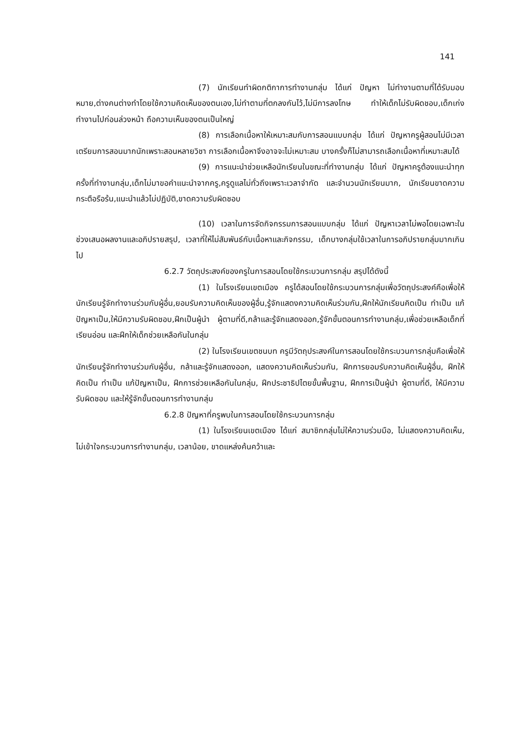141
(7) นักเรียนทำผิดกติกาการทำงานกลุ่ม ได้แก่ ปัญหา ไม่ทำงานตามที่ได้รับมอบหมาย,ต่างคนต่างทำโดยใช้ความคิดเห็นของตนเอง,ไม่ทำตามที่ตกลงกันไว้,ไม่มีการลงโทษ ทำให้เด็กไม่รับผิดชอบ,เด็กเก่งทำงานไปก่อนล่วงหน้า ถือความเห็นของตนเป็นใหญ่
(8) การเลือกเนื้อหาให้เหมาะสมกับการสอนแบบกลุ่ม ได้แก่ ปัญหาครูผู้สอนไม่มีเวลาเตรียมการสอนมากนักเพราะสอนหลายวิชา การเลือกเนื้อหาจึงอาจจะไม่เหมาะสม บางครั้งก็ไม่สามารถเลือกเนื้อหาที่เหมาะสมได้
(9) การแนะนำช่วยเหลือนักเรียนในขณะที่ทำงานกลุ่ม ได้แก่ ปัญหาครูต้องแนะนำทุกครั้งที่ทำงานกลุ่ม,เด็กไม่มาขอคำแนะนำจากครู,ครูดูแลไม่ทั่วถึงเพราะเวลาจำกัด และจำนวนนักเรียนมาก, นักเรียนขาดความกระตือรือร้น,แนะนำแล้วไม่ปฏิบัติ,ขาดความรับผิดชอบ
(10) เวลาในการจัดกิจกรรมการสอนแบบกลุ่ม ได้แก่ ปัญหาเวลาไม่พอโดยเฉพาะในช่วงเสนอผลงานและอภิปรายสรุป, เวลาที่ให้ไม่สัมพันธ์กับเนื้อหาและกิจกรรม, เด็กบางกลุ่มใช้เวลาในการอภิปรายกลุ่มมากเกินไป
6.2.7 วัตถุประสงค์ของครูในการสอนโดยใช้กระบวนการกลุ่ม สรุปได้ดังนี้
(1) ในโรงเรียนเขตเมือง ครูได้สอนโดยใช้กระบวนการกลุ่มเพื่อวัตถุประสงค์คือเพื่อให้นักเรียนรู้จักทำงานร่วมกับผู้อื่น,ยอมรับความคิดเห็นของผู้อื่น,รู้จักแสดงความคิดเห็นร่วมกัน,ฝึกให้นักเรียนคิดเป็น ทำเป็น แก้ปัญหาเป็น,ให้มีความรับผิดชอบ,ฝึกเป็นผู้นำ ผู้ตามที่ดี,กล้าและรู้จักแสดงออก,รู้จักขั้นตอนการทำงานกลุ่ม,เพื่อช่วยเหลือเด็กที่เรียนอ่อน และฝึกให้เด็กช่วยเหลือกันในกลุ่ม
(2) ในโรงเรียนเขตชนบท ครูมีวัตถุประสงค์ในการสอนโดยใช้กระบวนการกลุ่มคือเพื่อให้นักเรียนรู้จักทำงานร่วมกับผู้อื่น, กล้าและรู้จักแสดงออก, แสดงความคิดเห็นร่วมกัน, ฝึกการยอมรับความคิดเห็นผู้อื่น, ฝึกให้คิดเป็น ทำเป็น แก้ปัญหาเป็น, ฝึกการช่วยเหลือกันในกลุ่ม, ฝึกประชาธิปไตยขั้นพื้นฐาน, ฝึกการเป็นผู้นำ ผู้ตามที่ดี, ให้มีความรับผิดชอบ และให้รู้จักขั้นตอนการทำงานกลุ่ม
6.2.8 ปัญหาที่ครูพบในการสอนโดยใช้กระบวนการกลุ่ม
(1) ในโรงเรียนเขตเมือง ได้แก่ สมาชิกกลุ่มไม่ให้ความร่วมมือ, ไม่แสดงความคิดเห็น, ไม่เข้าใจกระบวนการทำงานกลุ่ม, เวลาน้อย, ขาดแหล่งค้นคว้าและ